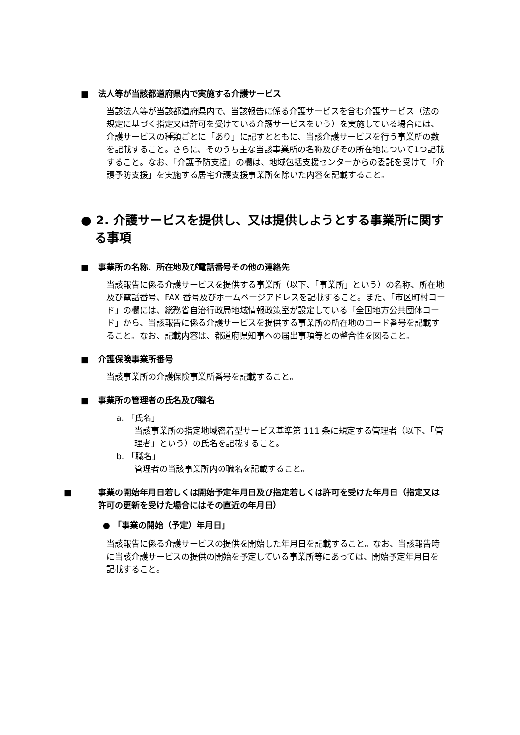■ 法人等が当該都道府県内で実施する介護サービス
当該法人等が当該都道府県内で、当該報告に係る介護サービスを含む介護サービス（法の規定に基づく指定又は許可を受けている介護サービスをいう）を実施している場合には、介護サービスの種類ごとに「あり」に記すとともに、当該介護サービスを行う事業所の数を記載すること。さらに、そのうち主な当該事業所の名称及びその所在地について1つ記載すること。なお、「介護予防支援」の欄は、地域包括支援センターからの委託を受けて「介護予防支援」を実施する居宅介護支援事業所を除いた内容を記載すること。
● 2. 介護サービスを提供し、又は提供しようとする事業所に関する事項
■ 事業所の名称、所在地及び電話番号その他の連絡先
当該報告に係る介護サービスを提供する事業所（以下、「事業所」という）の名称、所在地及び電話番号、FAX 番号及びホームページアドレスを記載すること。また、「市区町村コード」の欄には、総務省自治行政局地域情報政策室が設定している「全国地方公共団体コード」から、当該報告に係る介護サービスを提供する事業所の所在地のコード番号を記載すること。なお、記載内容は、都道府県知事への届出事項等との整合性を図ること。
■ 介護保険事業所番号
当該事業所の介護保険事業所番号を記載すること。
■ 事業所の管理者の氏名及び職名
a. 「氏名」
当該事業所の指定地域密着型サービス基準第 111 条に規定する管理者（以下、「管理者」という）の氏名を記載すること。
b. 「職名」
管理者の当該事業所内の職名を記載すること。
■ 事業の開始年月日若しくは開始予定年月日及び指定若しくは許可を受けた年月日（指定又は許可の更新を受けた場合にはその直近の年月日）
● 「事業の開始（予定）年月日」
当該報告に係る介護サービスの提供を開始した年月日を記載すること。なお、当該報告時に当該介護サービスの提供の開始を予定している事業所等にあっては、開始予定年月日を記載すること。